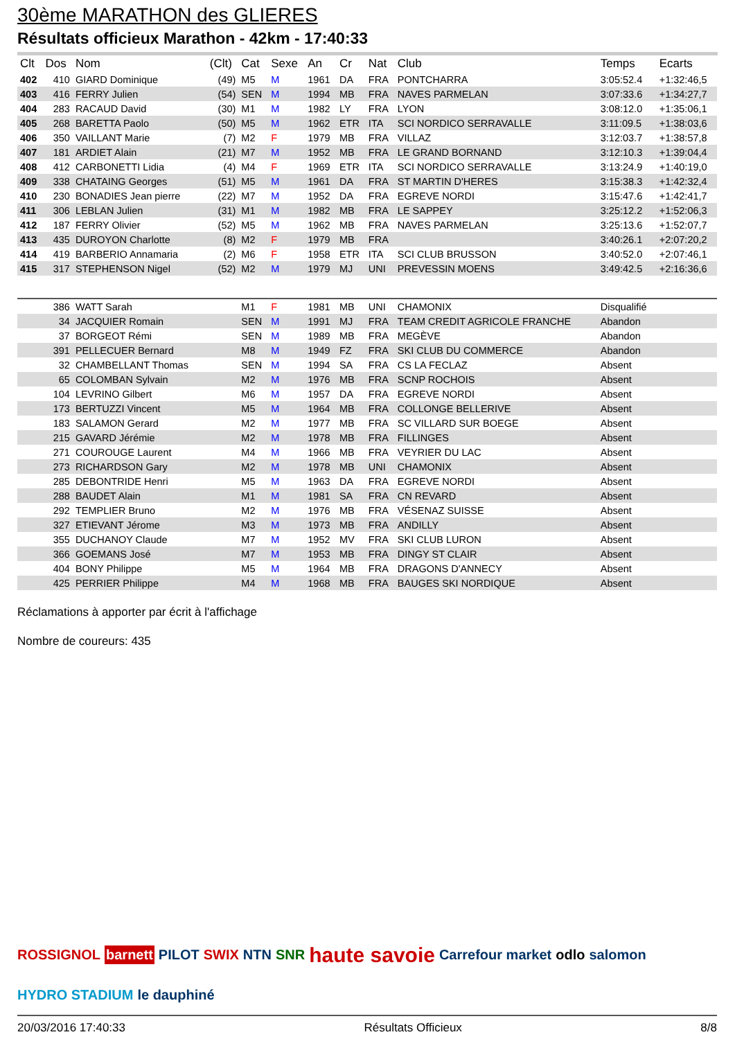30ème MARATHON des GLIERES
Résultats officieux Marathon - 42km - 17:40:33
| Clt | Dos | Nom | (Clt) | Cat | Sexe | An | Cr | Nat | Club | Temps | Ecarts |
| --- | --- | --- | --- | --- | --- | --- | --- | --- | --- | --- | --- |
| 402 | 410 | GIARD Dominique | (49) | M5 | M | 1961 | DA | FRA | PONTCHARRA | 3:05:52.4 | +1:32:46,5 |
| 403 | 416 | FERRY Julien | (54) | SEN | M | 1994 | MB | FRA | NAVES PARMELAN | 3:07:33.6 | +1:34:27,7 |
| 404 | 283 | RACAUD David | (30) | M1 | M | 1982 | LY | FRA | LYON | 3:08:12.0 | +1:35:06,1 |
| 405 | 268 | BARETTA Paolo | (50) | M5 | M | 1962 | ETR | ITA | SCI NORDICO SERRAVALLE | 3:11:09.5 | +1:38:03,6 |
| 406 | 350 | VAILLANT Marie | (7) | M2 | F | 1979 | MB | FRA | VILLAZ | 3:12:03.7 | +1:38:57,8 |
| 407 | 181 | ARDIET Alain | (21) | M7 | M | 1952 | MB | FRA | LE GRAND BORNAND | 3:12:10.3 | +1:39:04,4 |
| 408 | 412 | CARBONETTI Lidia | (4) | M4 | F | 1969 | ETR | ITA | SCI NORDICO SERRAVALLE | 3:13:24.9 | +1:40:19,0 |
| 409 | 338 | CHATAING Georges | (51) | M5 | M | 1961 | DA | FRA | ST MARTIN D'HERES | 3:15:38.3 | +1:42:32,4 |
| 410 | 230 | BONADIES Jean pierre | (22) | M7 | M | 1952 | DA | FRA | EGREVE NORDI | 3:15:47.6 | +1:42:41,7 |
| 411 | 306 | LEBLAN Julien | (31) | M1 | M | 1982 | MB | FRA | LE SAPPEY | 3:25:12.2 | +1:52:06,3 |
| 412 | 187 | FERRY Olivier | (52) | M5 | M | 1962 | MB | FRA | NAVES PARMELAN | 3:25:13.6 | +1:52:07,7 |
| 413 | 435 | DUROYON Charlotte | (8) | M2 | F | 1979 | MB | FRA | | 3:40:26.1 | +2:07:20,2 |
| 414 | 419 | BARBERIO Annamaria | (2) | M6 | F | 1958 | ETR | ITA | SCI CLUB BRUSSON | 3:40:52.0 | +2:07:46,1 |
| 415 | 317 | STEPHENSON Nigel | (52) | M2 | M | 1979 | MJ | UNI | PREVESSIN MOENS | 3:49:42.5 | +2:16:36,6 |
| | 386 | WATT Sarah | | M1 | F | 1981 | MB | UNI | CHAMONIX | Disqualifié | |
| | 34 | JACQUIER Romain | | SEN | M | 1991 | MJ | FRA | TEAM CREDIT AGRICOLE FRANCHE | Abandon | |
| | 37 | BORGEOT Rémi | | SEN | M | 1989 | MB | FRA | MEGÈVE | Abandon | |
| | 391 | PELLECUER Bernard | | M8 | M | 1949 | FZ | FRA | SKI CLUB DU COMMERCE | Abandon | |
| | 32 | CHAMBELLANT Thomas | | SEN | M | 1994 | SA | FRA | CS LA FECLAZ | Absent | |
| | 65 | COLOMBAN Sylvain | | M2 | M | 1976 | MB | FRA | SCNP ROCHOIS | Absent | |
| | 104 | LEVRINO Gilbert | | M6 | M | 1957 | DA | FRA | EGREVE NORDI | Absent | |
| | 173 | BERTUZZI Vincent | | M5 | M | 1964 | MB | FRA | COLLONGE BELLERIVE | Absent | |
| | 183 | SALAMON Gerard | | M2 | M | 1977 | MB | FRA | SC VILLARD SUR BOEGE | Absent | |
| | 215 | GAVARD Jérémie | | M2 | M | 1978 | MB | FRA | FILLINGES | Absent | |
| | 271 | COUROUGE Laurent | | M4 | M | 1966 | MB | FRA | VEYRIER DU LAC | Absent | |
| | 273 | RICHARDSON Gary | | M2 | M | 1978 | MB | UNI | CHAMONIX | Absent | |
| | 285 | DEBONTRIDE Henri | | M5 | M | 1963 | DA | FRA | EGREVE NORDI | Absent | |
| | 288 | BAUDET Alain | | M1 | M | 1981 | SA | FRA | CN REVARD | Absent | |
| | 292 | TEMPLIER Bruno | | M2 | M | 1976 | MB | FRA | VÉSENAZ SUISSE | Absent | |
| | 327 | ETIEVANT Jérome | | M3 | M | 1973 | MB | FRA | ANDILLY | Absent | |
| | 355 | DUCHANOY Claude | | M7 | M | 1952 | MV | FRA | SKI CLUB LURON | Absent | |
| | 366 | GOEMANS José | | M7 | M | 1953 | MB | FRA | DINGY ST CLAIR | Absent | |
| | 404 | BONY Philippe | | M5 | M | 1964 | MB | FRA | DRAGONS D'ANNECY | Absent | |
| | 425 | PERRIER Philippe | | M4 | M | 1968 | MB | FRA | BAUGES SKI NORDIQUE | Absent | |
Réclamations à apporter par écrit à l'affichage
Nombre de coureurs: 435
ROSSIGNOL barnett PILOT SWIX NTN SNR haute savoie Carrefour market odlo salomon HYDRO STADIUM le dauphiné
20/03/2016 17:40:33 Résultats Officieux 8/8